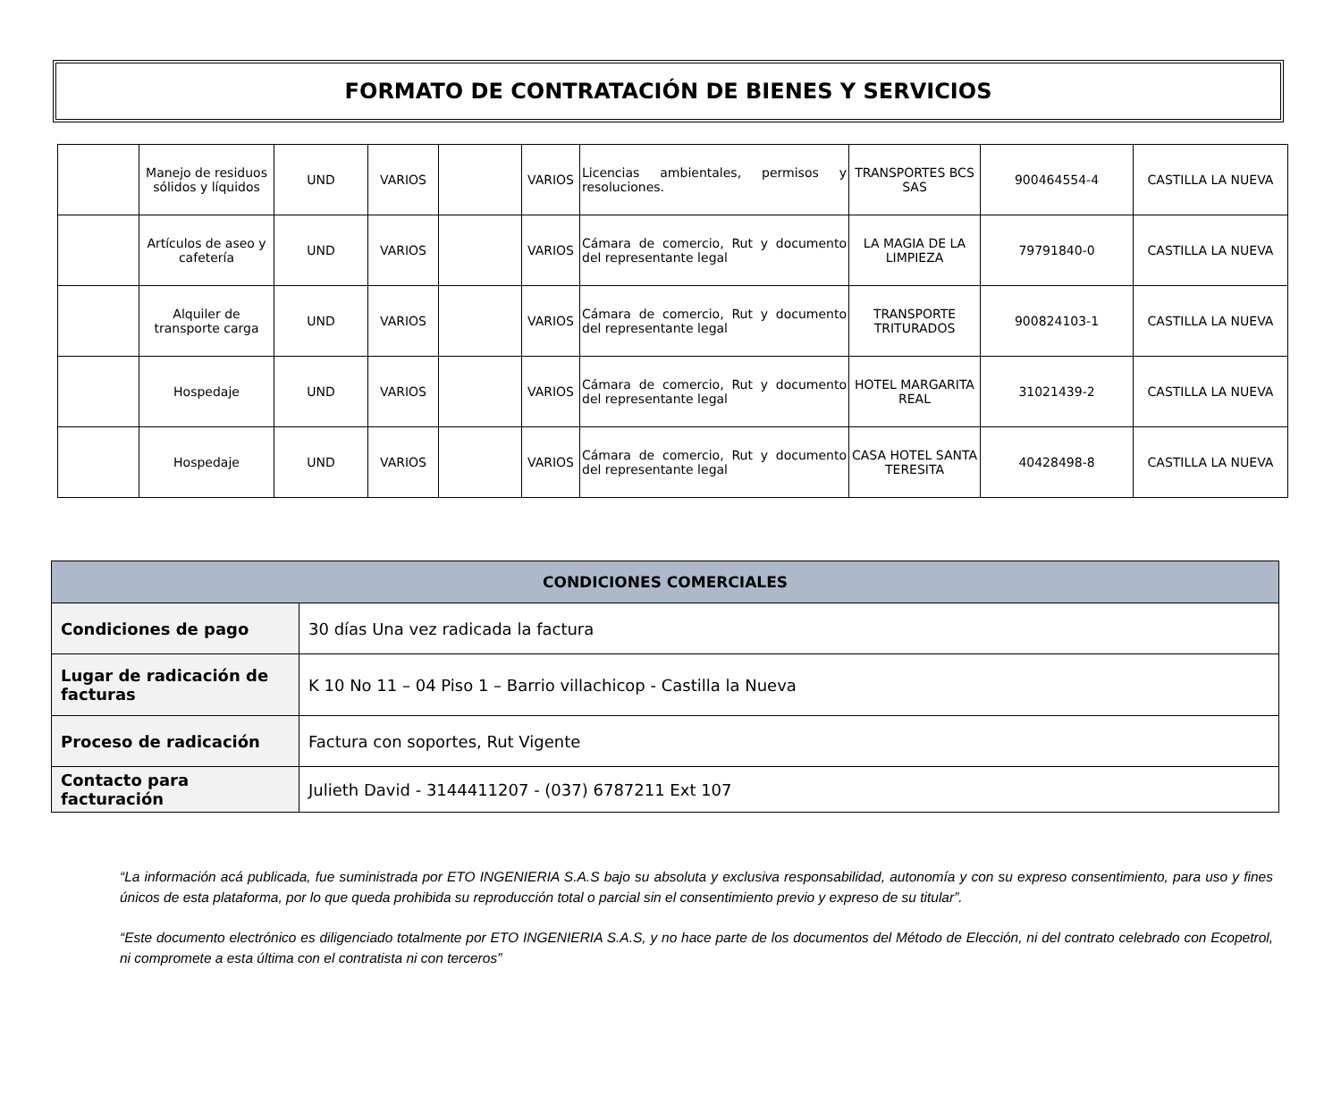FORMATO DE CONTRATACIÓN DE BIENES Y SERVICIOS
| | Manejo de residuos sólidos y líquidos | UND | VARIOS | | VARIOS | Licencias ambientales, permisos y resoluciones. | TRANSPORTES BCS SAS | 900464554-4 | CASTILLA LA NUEVA |
| | Artículos de aseo y cafetería | UND | VARIOS | | VARIOS | Cámara de comercio, Rut y documento del representante legal | LA MAGIA DE LA LIMPIEZA | 79791840-0 | CASTILLA LA NUEVA |
| | Alquiler de transporte carga | UND | VARIOS | | VARIOS | Cámara de comercio, Rut y documento del representante legal | TRANSPORTE TRITURADOS | 900824103-1 | CASTILLA LA NUEVA |
| | Hospedaje | UND | VARIOS | | VARIOS | Cámara de comercio, Rut y documento del representante legal | HOTEL MARGARITA REAL | 31021439-2 | CASTILLA LA NUEVA |
| | Hospedaje | UND | VARIOS | | VARIOS | Cámara de comercio, Rut y documento del representante legal | CASA HOTEL SANTA TERESITA | 40428498-8 | CASTILLA LA NUEVA |
| CONDICIONES COMERCIALES | |
| --- | --- |
| Condiciones de pago | 30 días Una vez radicada la factura |
| Lugar de radicación de facturas | K 10 No 11 – 04 Piso 1 – Barrio villachicop - Castilla la Nueva |
| Proceso de radicación | Factura con soportes, Rut Vigente |
| Contacto para facturación | Julieth David - 3144411207 - (037) 6787211 Ext 107 |
“La información acá publicada, fue suministrada por ETO INGENIERIA S.A.S bajo su absoluta y exclusiva responsabilidad, autonomía y con su expreso consentimiento, para uso y fines únicos de esta plataforma, por lo que queda prohibida su reproducción total o parcial sin el consentimiento previo y expreso de su titular”.
“Este documento electrónico es diligenciado totalmente por ETO INGENIERIA S.A.S, y no hace parte de los documentos del Método de Elección, ni del contrato celebrado con Ecopetrol, ni compromete a esta última con el contratista ni con terceros”